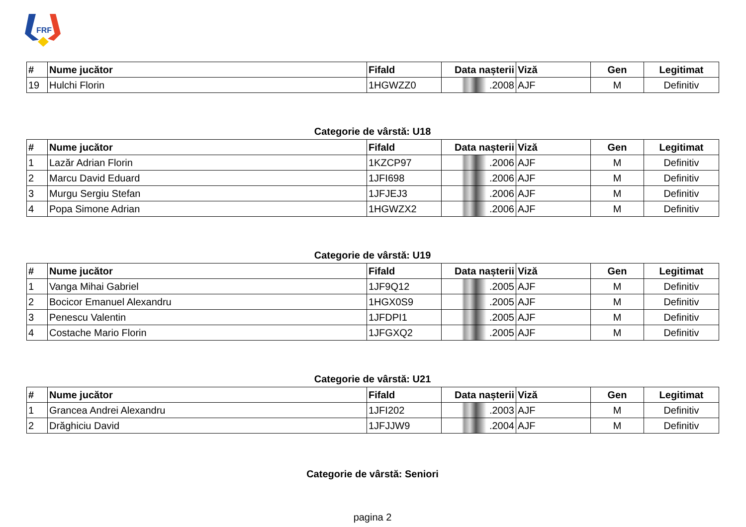FRF
| # | Nume jucător | Fifald | Data nașterii | Viză | Gen | Legitimat |
| --- | --- | --- | --- | --- | --- | --- |
| 19 | Hulchi Florin | 1HGWZZ0 | .2008 | AJF | M | Definitiv |
Categorie de vârstă: U18
| # | Nume jucător | Fifald | Data nașterii | Viză | Gen | Legitimat |
| --- | --- | --- | --- | --- | --- | --- |
| 1 | Lazăr Adrian Florin | 1KZCP97 | .2006 | AJF | M | Definitiv |
| 2 | Marcu David Eduard | 1JFI698 | .2006 | AJF | M | Definitiv |
| 3 | Murgu Sergiu Stefan | 1JFJEJ3 | .2006 | AJF | M | Definitiv |
| 4 | Popa Simone Adrian | 1HGWZX2 | .2006 | AJF | M | Definitiv |
Categorie de vârstă: U19
| # | Nume jucător | Fifald | Data nașterii | Viză | Gen | Legitimat |
| --- | --- | --- | --- | --- | --- | --- |
| 1 | Vanga Mihai Gabriel | 1JF9Q12 | .2005 | AJF | M | Definitiv |
| 2 | Bocicor Emanuel Alexandru | 1HGX0S9 | .2005 | AJF | M | Definitiv |
| 3 | Penescu Valentin | 1JFDPI1 | .2005 | AJF | M | Definitiv |
| 4 | Costache Mario Florin | 1JFGXQ2 | .2005 | AJF | M | Definitiv |
Categorie de vârstă: U21
| # | Nume jucător | Fifald | Data nașterii | Viză | Gen | Legitimat |
| --- | --- | --- | --- | --- | --- | --- |
| 1 | Grancea Andrei Alexandru | 1JFI202 | .2003 | AJF | M | Definitiv |
| 2 | Drăghiciu David | 1JFJJW9 | .2004 | AJF | M | Definitiv |
Categorie de vârstă: Seniori
pagina 2